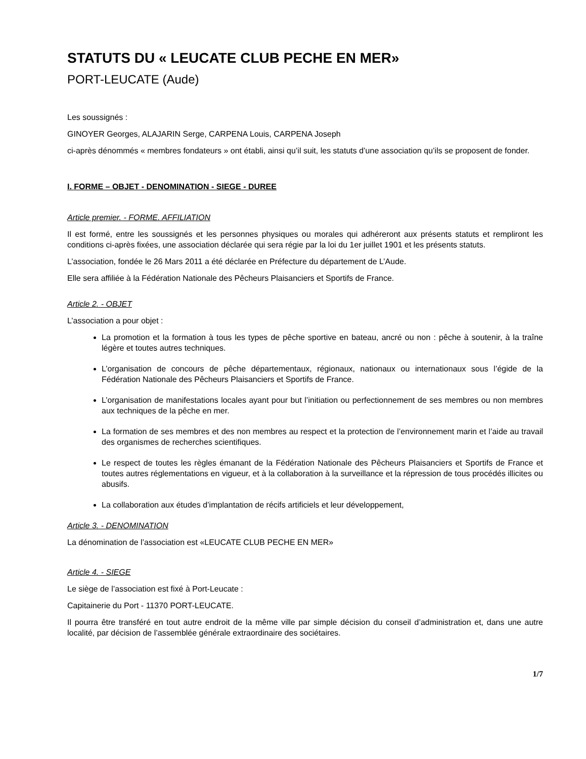STATUTS DU « LEUCATE CLUB PECHE EN MER»
PORT-LEUCATE (Aude)
Les soussignés :
GINOYER Georges, ALAJARIN Serge, CARPENA Louis, CARPENA Joseph
ci-après dénommés « membres fondateurs » ont établi, ainsi qu’il suit, les statuts d’une association qu’ils se proposent de fonder.
I. FORME – OBJET - DENOMINATION - SIEGE - DUREE
Article premier. - FORME. AFFILIATION
Il est formé, entre les soussignés et les personnes physiques ou morales qui adhéreront aux présents statuts et rempliront les conditions ci-après fixées, une association déclarée qui sera régie par la loi du 1er juillet 1901 et les présents statuts.
L’association, fondée le 26 Mars 2011 a été déclarée en Préfecture du département de L’Aude.
Elle sera affiliée à la Fédération Nationale des Pêcheurs Plaisanciers et Sportifs de France.
Article 2. - OBJET
L’association a pour objet :
La promotion et la formation à tous les types de pêche sportive en bateau, ancré ou non : pêche à soutenir, à la traîne légère et toutes autres techniques.
L’organisation de concours de pêche départementaux, régionaux, nationaux ou internationaux sous l’égide de la Fédération Nationale des Pêcheurs Plaisanciers et Sportifs de France.
L’organisation de manifestations locales ayant pour but l’initiation ou perfectionnement de ses membres ou non membres aux techniques de la pêche en mer.
La formation de ses membres et des non membres au respect et la protection de l’environnement marin et l’aide au travail des organismes de recherches scientifiques.
Le respect de toutes les règles émanant de la Fédération Nationale des Pêcheurs Plaisanciers et Sportifs de France et toutes autres réglementations en vigueur, et à la collaboration à la surveillance et la répression de tous procédés illicites ou abusifs.
La collaboration aux études d’implantation de récifs artificiels et leur développement,
Article 3. - DENOMINATION
La dénomination de l’association est «LEUCATE CLUB PECHE EN MER»
Article 4. - SIEGE
Le siège de l’association est fixé à Port-Leucate :
Capitainerie du Port - 11370 PORT-LEUCATE.
Il pourra être transféré en tout autre endroit de la même ville par simple décision du conseil d’administration et, dans une autre localité, par décision de l’assemblée générale extraordinaire des sociétaires.
1/7